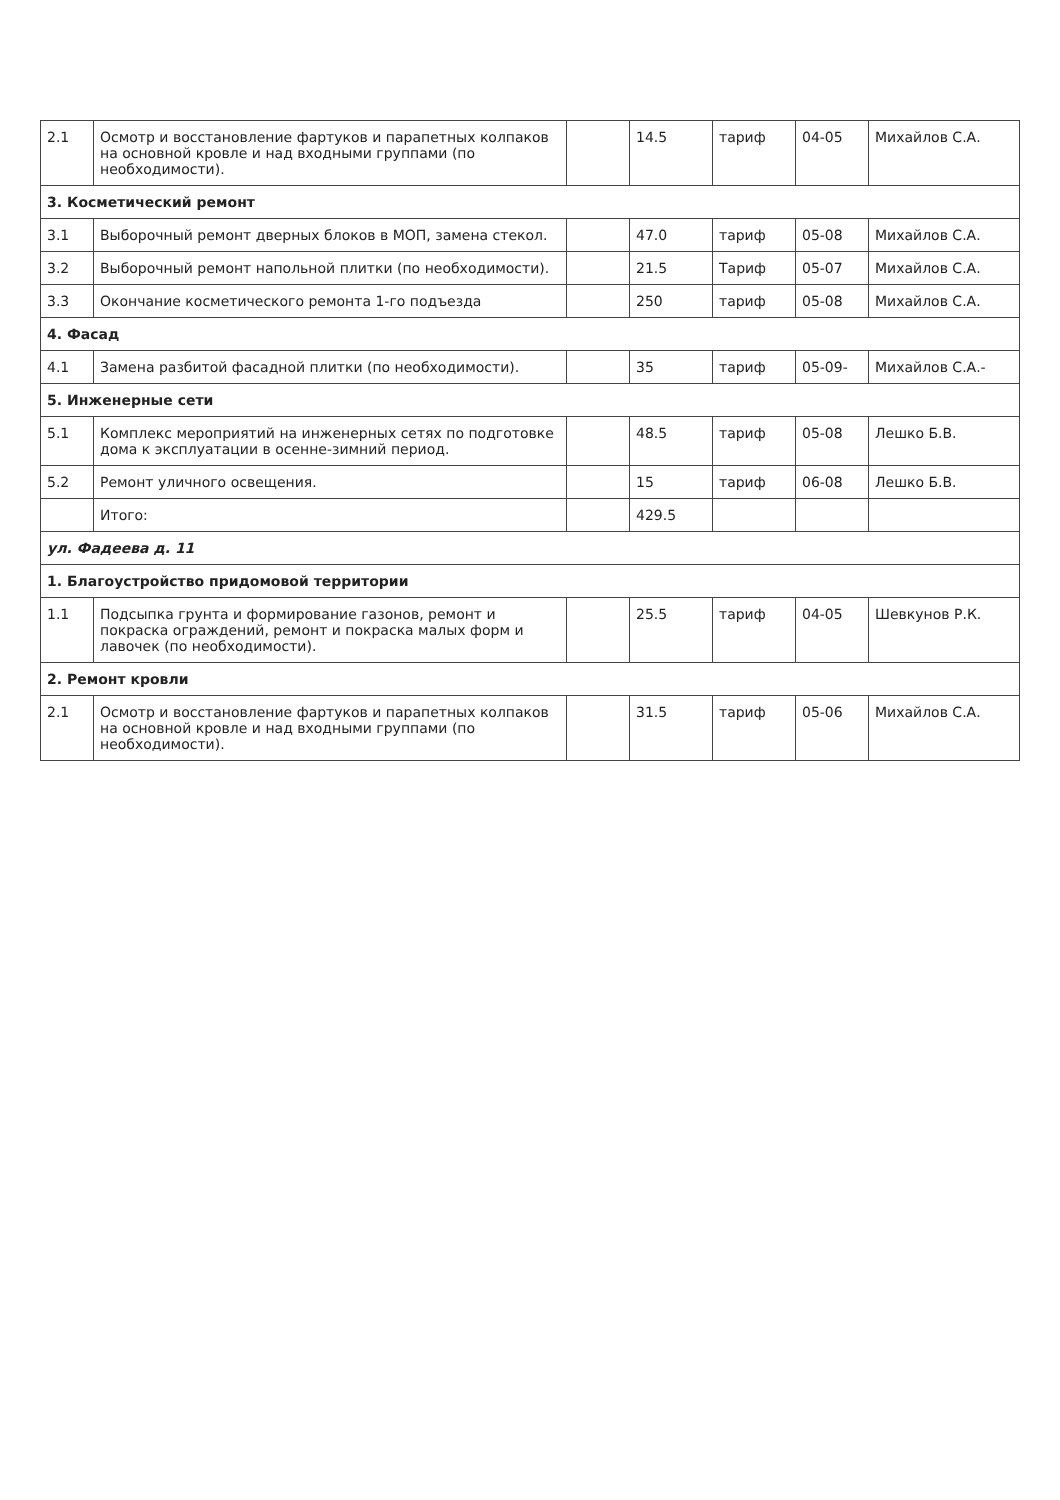| 2.1 | Осмотр и восстановление фартуков и парапетных колпаков на основной кровле и над входными группами (по необходимости). | | 14.5 | тариф | 04-05 | Михайлов С.А. |
| 3. Косметический ремонт | | | | | | |
| 3.1 | Выборочный ремонт дверных блоков в МОП, замена стекол. | | 47.0 | тариф | 05-08 | Михайлов С.А. |
| 3.2 | Выборочный ремонт напольной плитки (по необходимости). | | 21.5 | Тариф | 05-07 | Михайлов С.А. |
| 3.3 | Окончание косметического ремонта 1-го подъезда | | 250 | тариф | 05-08 | Михайлов С.А. |
| 4. Фасад | | | | | | |
| 4.1 | Замена разбитой фасадной плитки (по необходимости). | | 35 | тариф | 05-09- | Михайлов С.А.- |
| 5. Инженерные сети | | | | | | |
| 5.1 | Комплекс мероприятий на инженерных сетях по подготовке дома к эксплуатации в осенне-зимний период. | | 48.5 | тариф | 05-08 | Лешко Б.В. |
| 5.2 | Ремонт уличного освещения. | | 15 | тариф | 06-08 | Лешко Б.В. |
| | Итого: | | 429.5 | | | |
| ул. Фадеева д. 11 | | | | | | |
| 1. Благоустройство придомовой территории | | | | | | |
| 1.1 | Подсыпка грунта и формирование газонов, ремонт и покраска ограждений, ремонт и покраска малых форм и лавочек (по необходимости). | | 25.5 | тариф | 04-05 | Шевкунов Р.К. |
| 2. Ремонт кровли | | | | | | |
| 2.1 | Осмотр и восстановление фартуков и парапетных колпаков на основной кровле и над входными группами (по необходимости). | | 31.5 | тариф | 05-06 | Михайлов С.А. |